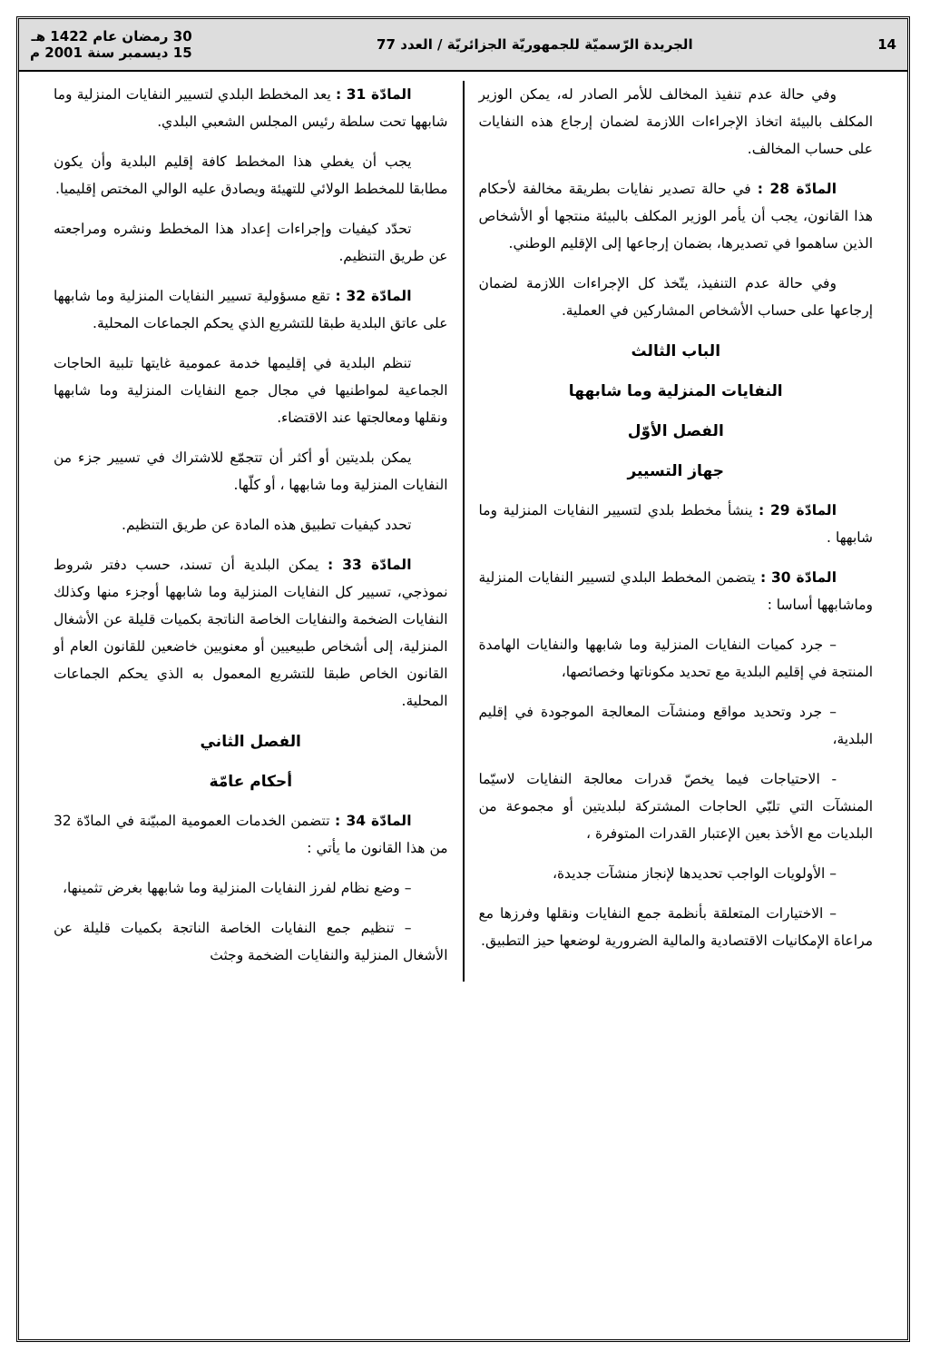14 الجريدة الرّسميّة للجمهوريّة الجزائريّة / العدد 77 30 رمضان عام 1422 هـ
15 ديسمبر سنة 2001 م
وفي حالة عدم تنفيذ المخالف للأمر الصادر له، يمكن الوزير المكلف بالبيئة اتخاذ الإجراءات اللازمة لضمان إرجاع هذه النفايات على حساب المخالف.
المادّة 28 : في حالة تصدير نفايات بطريقة مخالفة لأحكام هذا القانون، يجب أن يأمر الوزير المكلف بالبيئة منتجها أو الأشخاص الذين ساهموا في تصديرها، بضمان إرجاعها إلى الإقليم الوطني.
وفي حالة عدم التنفيذ، يتّخذ كل الإجراءات اللازمة لضمان إرجاعها على حساب الأشخاص المشاركين في العملية.
الباب الثالث
النفايات المنزلية وما شابهها
الفصل الأوّل
جهاز التسيير
المادّة 29 : ينشأ مخطط بلدي لتسيير النفايات المنزلية وما شابهها .
المادّة 30 : يتضمن المخطط البلدي لتسيير النفايات المنزلية وماشابهها أساسا :
– جرد كميات النفايات المنزلية وما شابهها والنفايات الهامدة المنتجة في إقليم البلدية مع تحديد مكوناتها وخصائصها،
– جرد وتحديد مواقع ومنشآت المعالجة الموجودة في إقليم البلدية،
- الاحتياجات فيما يخصّ قدرات معالجة النفايات لاسيّما المنشآت التي تلبّي الحاجات المشتركة لبلديتين أو مجموعة من البلديات مع الأخذ بعين الإعتبار القدرات المتوفرة ،
– الأولويات الواجب تحديدها لإنجاز منشآت جديدة،
– الاختيارات المتعلقة بأنظمة جمع النفايات ونقلها وفرزها مع مراعاة الإمكانيات الاقتصادية والمالية الضرورية لوضعها حيز التطبيق.
المادّة 31 : يعد المخطط البلدي لتسيير النفايات المنزلية وما شابهها تحت سلطة رئيس المجلس الشعبي البلدي.
يجب أن يغطي هذا المخطط كافة إقليم البلدية وأن يكون مطابقا للمخطط الولائي للتهيئة ويصادق عليه الوالي المختص إقليميا.
تحدّد كيفيات وإجراءات إعداد هذا المخطط ونشره ومراجعته عن طريق التنظيم.
المادّة 32 : تقع مسؤولية تسيير النفايات المنزلية وما شابهها على عاتق البلدية طبقا للتشريع الذي يحكم الجماعات المحلية.
تنظم البلدية في إقليمها خدمة عمومية غايتها تلبية الحاجات الجماعية لمواطنيها في مجال جمع النفايات المنزلية وما شابهها ونقلها ومعالجتها عند الاقتضاء.
يمكن بلديتين أو أكثر أن تتجمّع للاشتراك في تسيير جزء من النفايات المنزلية وما شابهها ، أو كلّها.
تحدد كيفيات تطبيق هذه المادة عن طريق التنظيم.
المادّة 33 : يمكن البلدية أن تسند، حسب دفتر شروط نموذجي، تسيير كل النفايات المنزلية وما شابهها أوجزء منها وكذلك النفايات الضخمة والنفايات الخاصة الناتجة بكميات قليلة عن الأشغال المنزلية، إلى أشخاص طبيعيين أو معنويين خاضعين للقانون العام أو القانون الخاص طبقا للتشريع المعمول به الذي يحكم الجماعات المحلية.
الفصل الثاني
أحكام عامّة
المادّة 34 : تتضمن الخدمات العمومية المبيّنة في المادّة 32 من هذا القانون ما يأتي :
– وضع نظام لفرز النفايات المنزلية وما شابهها بغرض تثمينها،
– تنظيم جمع النفايات الخاصة الناتجة بكميات قليلة عن الأشغال المنزلية والنفايات الضخمة وجثث